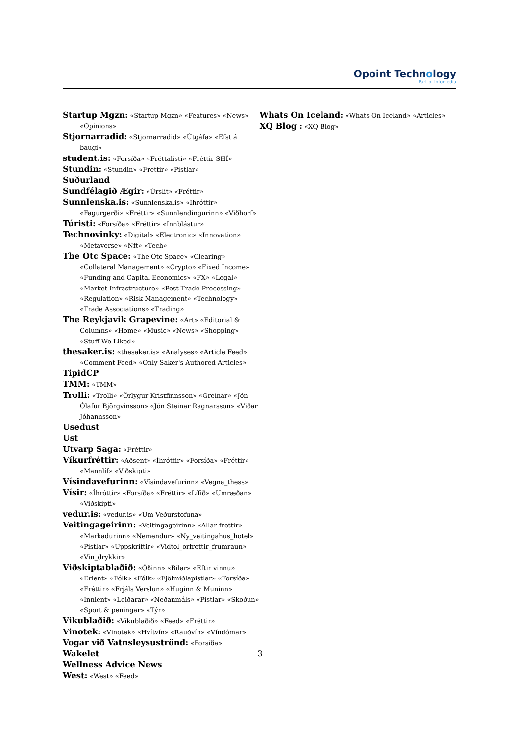Opoint Technology
Part of Infomedia
Startup Mgzn: «Startup Mgzn» «Features» «News» «Opinions»
Stjornarradid: «Stjornarradid» «Útgáfa» «Efst á baugi»
student.is: «Forsíða» «Fréttalisti» «Fréttir SHÍ»
Stundin: «Stundin» «Frettir» «Pistlar»
Suðurland
Sundfélagið Ægir: «Úrslit» «Fréttir»
Sunnlenska.is: «Sunnlenska.is» «Íhróttir» «Fagurgerði» «Fréttir» «Sunnlendingurinn» «Viðhorf»
Túristi: «Forsíða» «Fréttir» «Innblástur»
Technovinky: «Digital» «Electronic» «Innovation» «Metaverse» «Nft» «Tech»
The Otc Space: «The Otc Space» «Clearing» «Collateral Management» «Crypto» «Fixed Income» «Funding and Capital Economics» «FX» «Legal» «Market Infrastructure» «Post Trade Processing» «Regulation» «Risk Management» «Technology» «Trade Associations» «Trading»
The Reykjavik Grapevine: «Art» «Editorial & Columns» «Home» «Music» «News» «Shopping» «Stuff We Liked»
thesaker.is: «thesaker.is» «Analyses» «Article Feed» «Comment Feed» «Only Saker's Authored Articles»
TipidCP
TMM: «TMM»
Trolli: «Trolli» «Örlygur Kristfinnsson» «Greinar» «Jón Ólafur Björgvinsson» «Jón Steinar Ragnarsson» «Viðar Jóhannsson»
Usedust
Ust
Utvarp Saga: «Fréttir»
Víkurfréttir: «Aðsent» «Íhróttir» «Forsíða» «Fréttir» «Mannlíf» «Viðskipti»
Vísindavefurinn: «Vísindavefurinn» «Vegna_thess»
Vísir: «Íhróttir» «Forsíða» «Fréttir» «Lífið» «Umræðan» «Viðskipti»
vedur.is: «vedur.is» «Um Veðurstofuna»
Veitingageirinn: «Veitingageirinn» «Allar-frettir» «Markadurinn» «Nemendur» «Ny_veitingahus_hotel» «Pistlar» «Uppskriftir» «Vidtol_orfrettir_frumraun» «Vin_drykkir»
Viðskiptablaðið: «Óðinn» «Bílar» «Eftir vinnu» «Erlent» «Fólk» «Fólk» «Fjölmiðlapistlar» «Forsíða» «Fréttir» «Frjáls Verslun» «Huginn & Muninn» «Innlent» «Leiðarar» «Neðanmáls» «Pistlar» «Skoðun» «Sport & peningar» «Týr»
Vikublaðið: «Vikublaðið» «Feed» «Fréttir»
Vinotek: «Vinotek» «Hvítvín» «Rauðvín» «Víndómar»
Vogar við Vatnsleysuströnd: «Forsíða»
Wakelet
Wellness Advice News
West: «West» «Feed»
Whats On Iceland: «Whats On Iceland» «Articles»
XQ Blog : «XQ Blog»
3